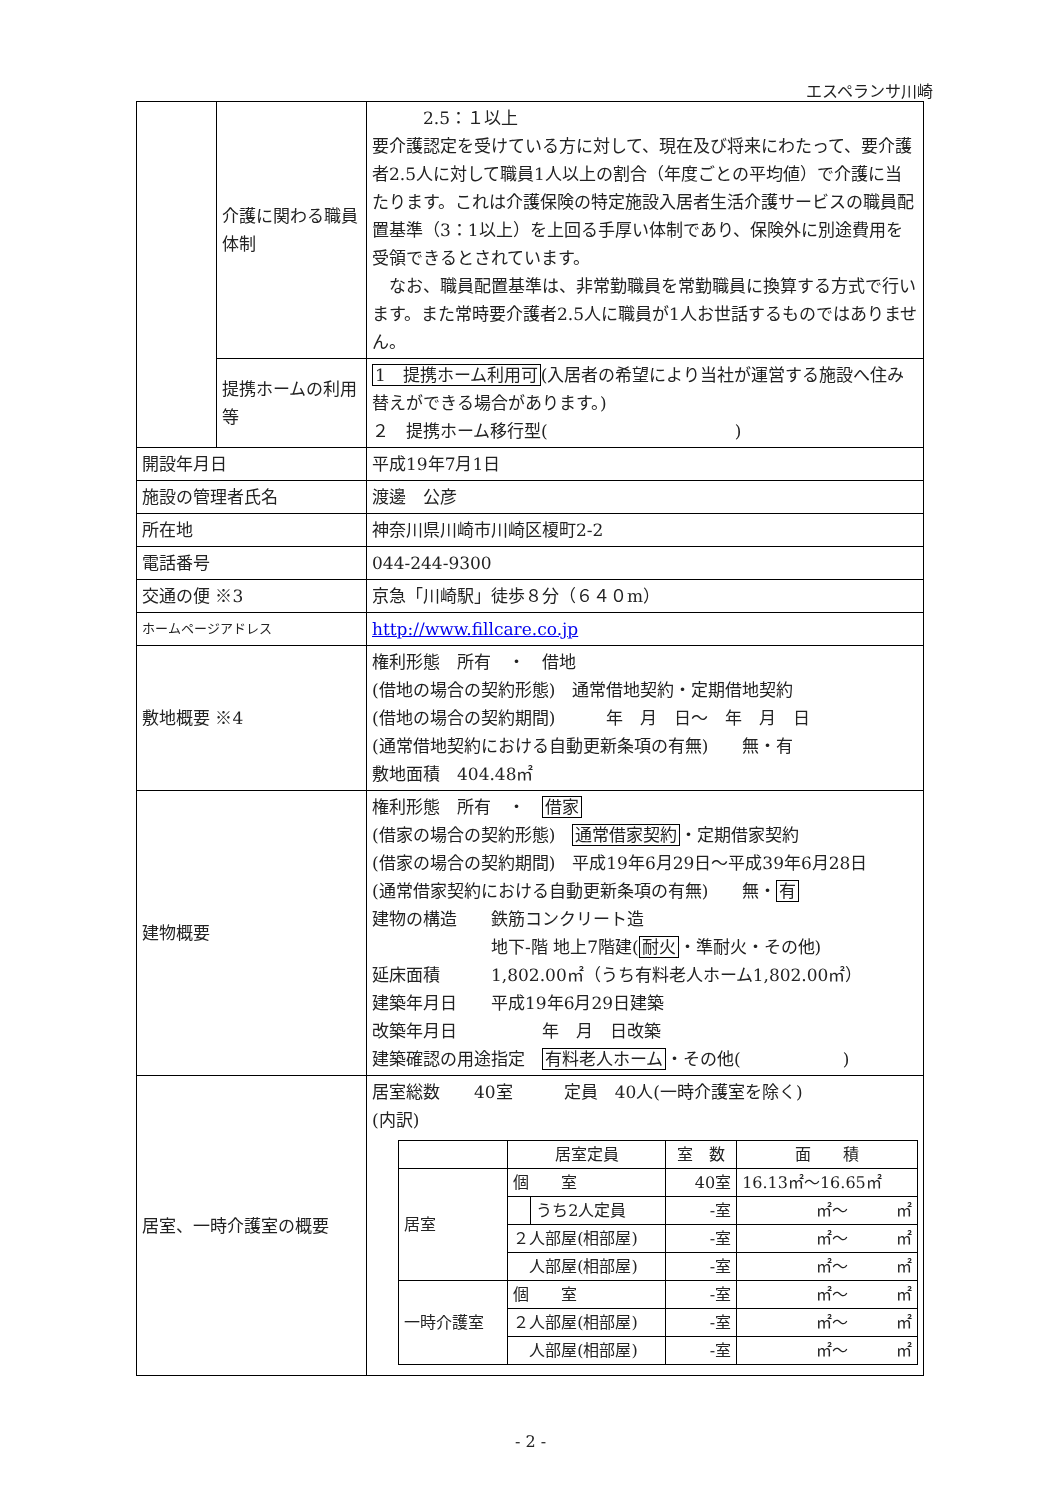エスペランサ川崎
| | 介護に関わる職員体制 | 2.5：１以上 要介護認定を受けている方に対して、現在及び将来にわたって、要介護者2.5人に対して職員1人以上の割合（年度ごとの平均値）で介護に当たります。これは介護保険の特定施設入居者生活介護サービスの職員配置基準（3：1以上）を上回る手厚い体制であり、保険外に別途費用を受領できるとされています。 なお、職員配置基準は、非常勤職員を常勤職員に換算する方式で行います。また常時要介護者2.5人に職員が1人お世話するものではありません。 |
| | 提携ホームの利用等 | 1 提携ホーム利用可 (入居者の希望により当社が運営する施設へ住み替えができる場合があります。) ２ 提携ホーム移行型( ) |
| 開設年月日 | | 平成19年7月1日 |
| 施設の管理者氏名 | | 渡邊 公彦 |
| 所在地 | | 神奈川県川崎市川崎区榎町2-2 |
| 電話番号 | | 044-244-9300 |
| 交通の便 ※3 | | 京急「川崎駅」徒歩８分（６４０m） |
| ホームページアドレス | | http://www.fillcare.co.jp |
| 敷地概要 ※4 | | 権利形態 所有 ・ 借地 (借地の場合の契約形態) 通常借地契約・定期借地契約 (借地の場合の契約期間) 年 月 日～ 年 月 日 (通常借地契約における自動更新条項の有無) 無・有 敷地面積 404.48㎡ |
| 建物概要 | | 権利形態 所有 ・ 借家 (借家の場合の契約形態) 通常借家契約 ・定期借家契約 (借家の場合の契約期間) 平成19年6月29日～平成39年6月28日 (通常借家契約における自動更新条項の有無) 無・ 有 建物の構造 鉄筋コンクリート造 地下-階 地上7階建( 耐火 ・準耐火・その他) 延床面積 1,802.00㎡（うち有料老人ホーム1,802.00㎡） 建築年月日 平成19年6月29日建築 改築年月日 年 月 日改築 建築確認の用途指定 有料老人ホーム ・その他( ) |
| 居室、一時介護室の概要 | | 居室総数 40室 定員 40人(一時介護室を除く) (内訳) / / 居室定員 / / 室 数 / 面 積 / / --- / --- / --- / --- / --- / / 居室 / 個 室 / / 40室 / 16.13㎡～16.65㎡ / / / / うち2人定員 / -室 / ㎡～ ㎡ / / / ２人部屋(相部屋) / / -室 / ㎡～ ㎡ / / / 人部屋(相部屋) / / -室 / ㎡～ ㎡ / / 一時介護室 / 個 室 / / -室 / ㎡～ ㎡ / / / ２人部屋(相部屋) / / -室 / ㎡～ ㎡ / / / 人部屋(相部屋) / / -室 / ㎡～ ㎡ / |
- 2 -